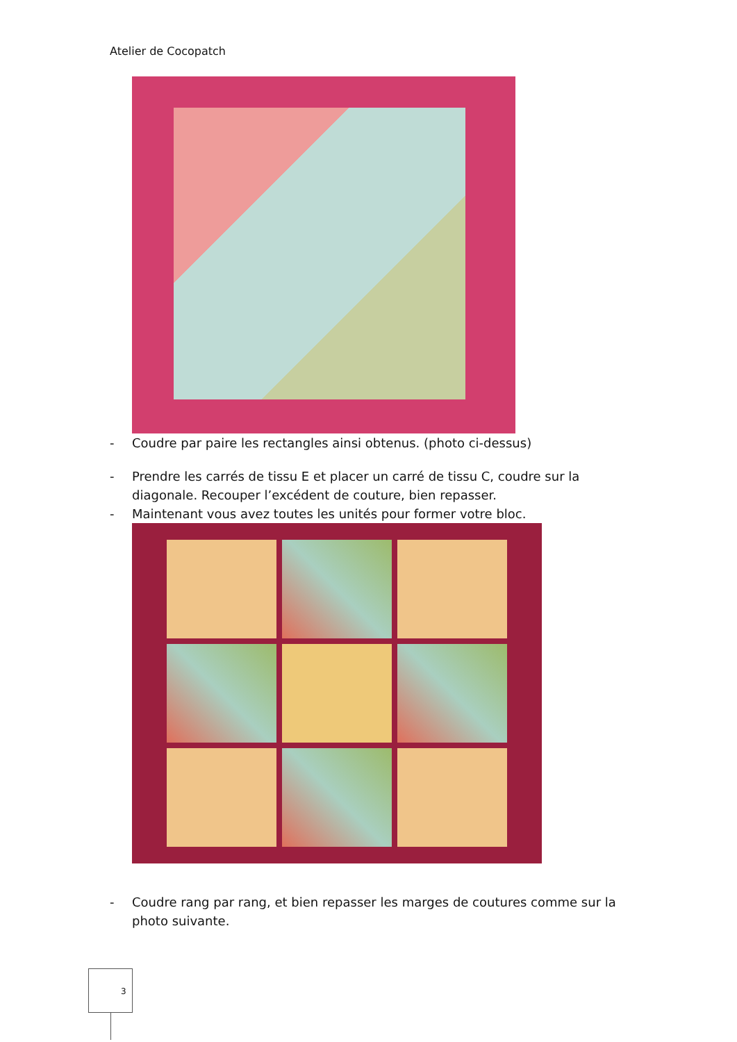Atelier de Cocopatch
- Coudre par paire les rectangles ainsi obtenus. (photo ci-dessus)
- Prendre les carrés de tissu E et placer un carré de tissu C, coudre sur la diagonale. Recouper l’excédent de couture, bien repasser.
- Maintenant vous avez toutes les unités pour former votre bloc.
- Coudre rang par rang, et bien repasser les marges de coutures comme sur la photo suivante.
3